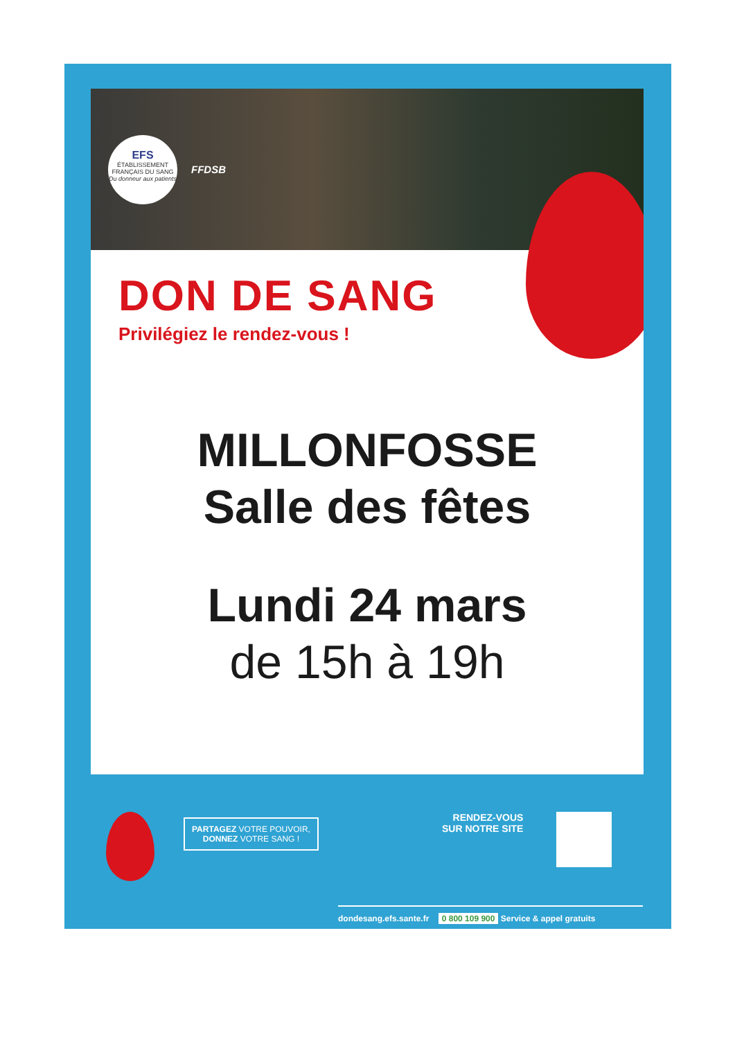EFS
ÉTABLISSEMENT FRANÇAIS DU SANG
Du donneur aux patients
FFDSB
DON DE SANG
Privilégiez le rendez-vous !
MILLONFOSSE
Salle des fêtes
Lundi 24 mars
de 15h à 19h
PARTAGEZ VOTRE POUVOIR,
DONNEZ VOTRE SANG !
RENDEZ-VOUS
SUR NOTRE SITE
dondesang.efs.sante.fr 0 800 109 900 Service & appel gratuits